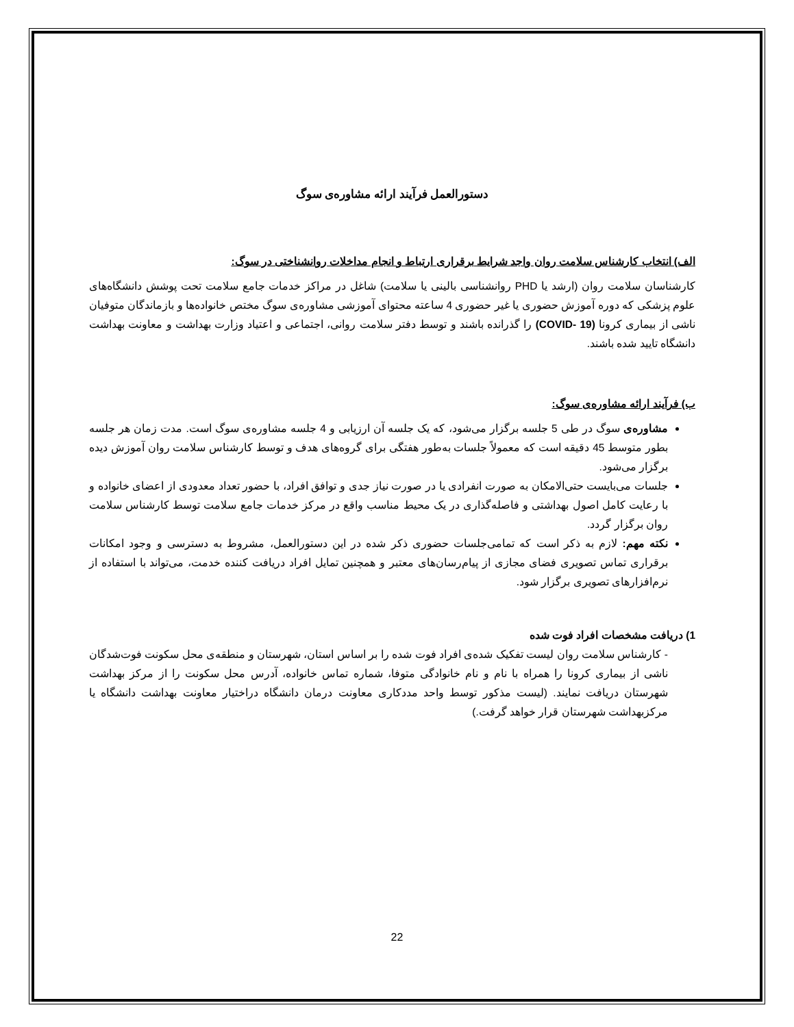دستورالعمل فرآیند ارائه مشاوره‌ی سوگ
الف) انتخاب کارشناس سلامت روان واجد شرایط برقراری ارتباط و انجام مداخلات روانشناختی در سوگ:
کارشناسان سلامت روان (ارشد یا PHD روانشناسی بالینی یا سلامت) شاغل در مراکز خدمات جامع سلامت تحت پوشش دانشگاه‌های علوم پزشکی که دوره آموزش حضوری یا غیر حضوری 4 ساعته محتوای آموزشی مشاوره‌ی سوگ مختص خانواده‌ها و بازماندگان متوفیان ناشی از بیماری کرونا (COVID- 19) را گذرانده باشند و توسط دفتر سلامت روانی، اجتماعی و اعتیاد وزارت بهداشت و معاونت بهداشت دانشگاه تایید شده باشند.
ب) فرآیند ارائه مشاوره‌ی سوگ:
مشاوره‌ی سوگ در طی 5 جلسه برگزار می‌شود، که یک جلسه آن ارزیابی و 4 جلسه مشاوره‌ی سوگ است. مدت زمان هر جلسه بطور متوسط 45 دقیقه است که معمولاً جلسات به‌طور هفتگی برای گروه‌های هدف و توسط کارشناس سلامت روان آموزش دیده برگزار می‌شود.
جلسات می‌بایست حتی‌الامکان به صورت انفرادی یا در صورت نیاز جدی و توافق افراد، با حضور تعداد معدودی از اعضای خانواده و با رعایت کامل اصول بهداشتی و فاصله‌گذاری در یک محیط مناسب واقع در مرکز خدمات جامع سلامت توسط کارشناس سلامت روان برگزار گردد.
نکته مهم: لازم به ذکر است که تمامی‌جلسات حضوری ذکر شده در این دستورالعمل، مشروط به دسترسی و وجود امکانات برقراری تماس تصویری فضای مجازی از پیام‌رسان‌های معتبر و همچنین تمایل افراد دریافت کننده خدمت، می‌تواند با استفاده از نرم‌افزارهای تصویری برگزار شود.
1) دریافت مشخصات افراد فوت شده
- کارشناس سلامت روان لیست تفکیک شده‌ی افراد فوت شده را بر اساس استان، شهرستان و منطقه‌ی محل سکونت فوت‌شدگان ناشی از بیماری کرونا را همراه با نام و نام خانوادگی متوفا، شماره تماس خانواده، آدرس محل سکونت را از مرکز بهداشت شهرستان دریافت نمایند. (لیست مذکور توسط واحد مددکاری معاونت درمان دانشگاه دراختیار معاونت بهداشت دانشگاه یا مرکزبهداشت شهرستان قرار خواهد گرفت.)
22